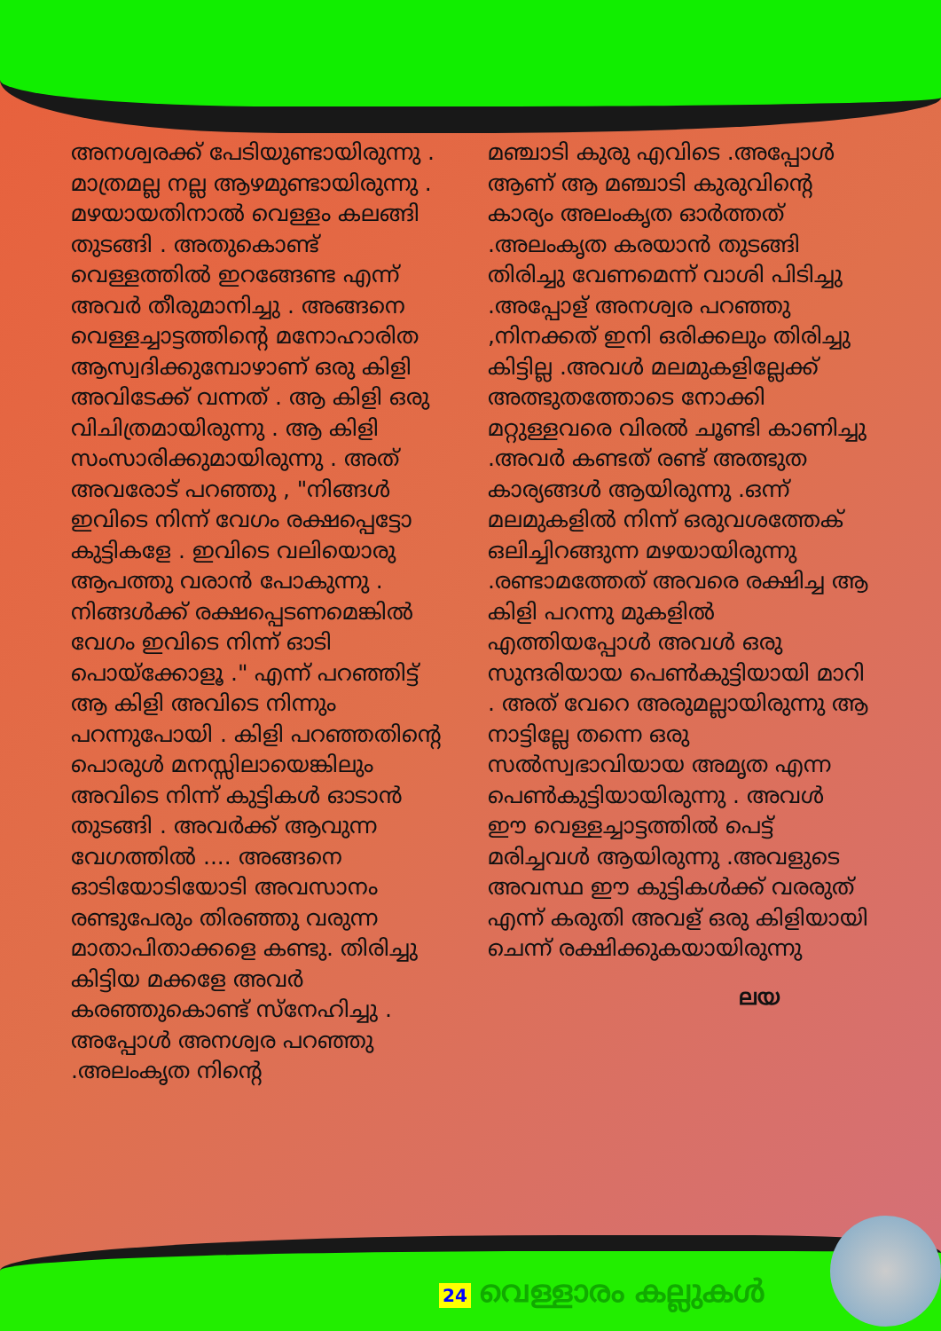അനശ്വരക്ക് പേടിയുണ്ടായിരുന്നു . മാത്രമല്ല നല്ല ആഴമുണ്ടായിരുന്നു . മഴയായതിനാൽ വെള്ളം കലങ്ങി തുടങ്ങി . അതുകൊണ്ട് വെള്ളത്തിൽ ഇറങ്ങേണ്ട എന്ന് അവർ തീരുമാനിച്ചു . അങ്ങനെ വെള്ളച്ചാട്ടത്തിന്റെ മനോഹാരിത ആസ്വദിക്കുമ്പോഴാണ് ഒരു കിളി അവിടേക്ക് വന്നത് . ആ കിളി ഒരു വിചിത്രമായിരുന്നു . ആ കിളി സംസാരിക്കുമായിരുന്നു . അത് അവരോട് പറഞ്ഞു , "നിങ്ങൾ ഇവിടെ നിന്ന് വേഗം രക്ഷപ്പെട്ടോ കുട്ടികളേ . ഇവിടെ വലിയൊരു ആപത്തു വരാൻ പോകുന്നു . നിങ്ങൾക്ക് രക്ഷപ്പെടണമെങ്കിൽ വേഗം ഇവിടെ നിന്ന് ഓടി പൊയ്ക്കോളൂ ." എന്ന് പറഞ്ഞിട്ട് ആ കിളി അവിടെ നിന്നും പറന്നുപോയി . കിളി പറഞ്ഞതിന്റെ പൊരുൾ മനസ്സിലായെങ്കിലും അവിടെ നിന്ന് കുട്ടികൾ ഓടാൻ തുടങ്ങി . അവർക്ക് ആവുന്ന വേഗത്തിൽ .... അങ്ങനെ ഓടിയോടിയോടി അവസാനം രണ്ടുപേരും തിരഞ്ഞു വരുന്ന മാതാപിതാക്കളെ കണ്ടു. തിരിച്ചു കിട്ടിയ മക്കളേ അവർ കരഞ്ഞുകൊണ്ട് സ്നേഹിച്ചു . അപ്പോൾ അനശ്വര പറഞ്ഞു .അലംകൃത നിന്റെ
മഞ്ചാടി കുരു എവിടെ .അപ്പോൾ ആണ് ആ മഞ്ചാടി കുരുവിന്റെ കാര്യം അലംകൃത ഓർത്തത് .അലംകൃത കരയാൻ തുടങ്ങി തിരിച്ചു വേണമെന്ന് വാശി പിടിച്ചു .അപ്പോള് അനശ്വര പറഞ്ഞു ,നിനക്കത് ഇനി ഒരിക്കലും തിരിച്ചു കിട്ടില്ല .അവൾ മലമുകളില്ലേക്ക് അത്ഭുതത്തോടെ നോക്കി മറ്റുള്ളവരെ വിരൽ ചൂണ്ടി കാണിച്ചു .അവർ കണ്ടത് രണ്ട് അത്ഭുത കാര്യങ്ങൾ ആയിരുന്നു .ഒന്ന് മലമുകളിൽ നിന്ന് ഒരുവശത്തേക് ഒലിച്ചിറങ്ങുന്ന മഴയായിരുന്നു .രണ്ടാമത്തേത് അവരെ രക്ഷിച്ച ആ കിളി പറന്നു മുകളിൽ എത്തിയപ്പോൾ അവൾ ഒരു സുന്ദരിയായ പെൺകുട്ടിയായി മാറി . അത് വേറെ അരുമല്ലായിരുന്നു ആ നാട്ടില്ലേ തന്നെ ഒരു സൽസ്വഭാവിയായ അമൃത എന്ന പെൺകുട്ടിയായിരുന്നു . അവൾ ഈ വെള്ളച്ചാട്ടത്തിൽ പെട്ട് മരിച്ചവൾ ആയിരുന്നു .അവളുടെ അവസ്ഥ ഈ കുട്ടികൾക്ക് വരരുത് എന്ന് കരുതി അവള് ഒരു കിളിയായി ചെന്ന് രക്ഷിക്കുകയായിരുന്നു
ലയ
24 വെള്ളാരം കല്ലുകൾ